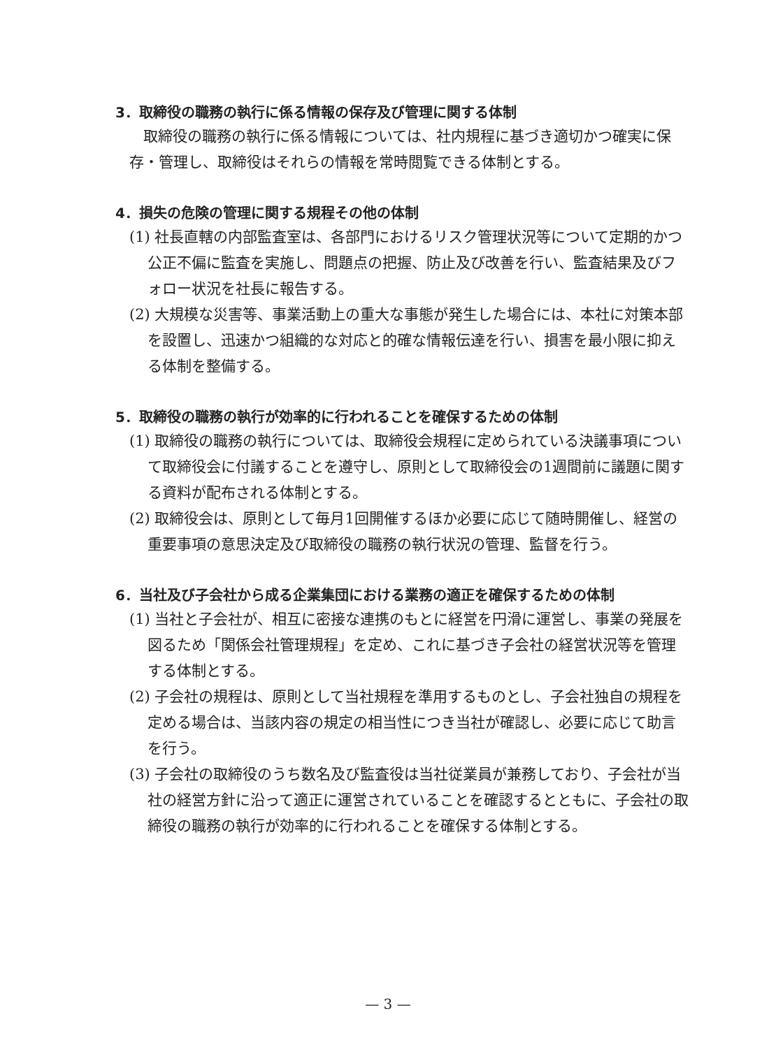3．取締役の職務の執行に係る情報の保存及び管理に関する体制
取締役の職務の執行に係る情報については、社内規程に基づき適切かつ確実に保存・管理し、取締役はそれらの情報を常時閲覧できる体制とする。
4．損失の危険の管理に関する規程その他の体制
(1) 社長直轄の内部監査室は、各部門におけるリスク管理状況等について定期的かつ公正不偏に監査を実施し、問題点の把握、防止及び改善を行い、監査結果及びフォロー状況を社長に報告する。
(2) 大規模な災害等、事業活動上の重大な事態が発生した場合には、本社に対策本部を設置し、迅速かつ組織的な対応と的確な情報伝達を行い、損害を最小限に抑える体制を整備する。
5．取締役の職務の執行が効率的に行われることを確保するための体制
(1) 取締役の職務の執行については、取締役会規程に定められている決議事項について取締役会に付議することを遵守し、原則として取締役会の1週間前に議題に関する資料が配布される体制とする。
(2) 取締役会は、原則として毎月1回開催するほか必要に応じて随時開催し、経営の重要事項の意思決定及び取締役の職務の執行状況の管理、監督を行う。
6．当社及び子会社から成る企業集団における業務の適正を確保するための体制
(1) 当社と子会社が、相互に密接な連携のもとに経営を円滑に運営し、事業の発展を図るため「関係会社管理規程」を定め、これに基づき子会社の経営状況等を管理する体制とする。
(2) 子会社の規程は、原則として当社規程を準用するものとし、子会社独自の規程を定める場合は、当該内容の規定の相当性につき当社が確認し、必要に応じて助言を行う。
(3) 子会社の取締役のうち数名及び監査役は当社従業員が兼務しており、子会社が当社の経営方針に沿って適正に運営されていることを確認するとともに、子会社の取締役の職務の執行が効率的に行われることを確保する体制とする。
— 3 —